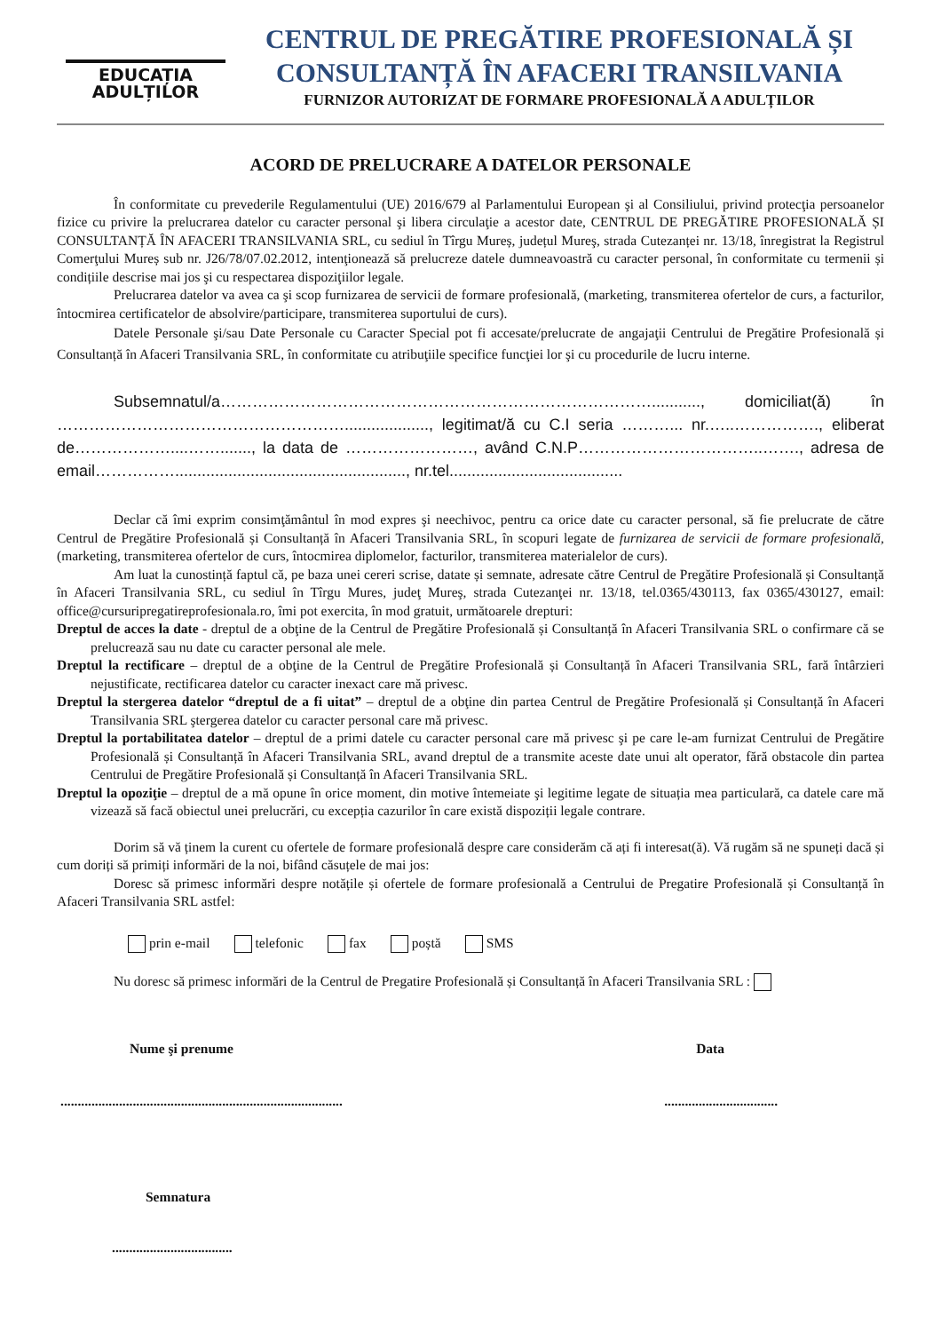EDUCAȚIA
ADULȚILOR
CENTRUL DE PREGĂTIRE PROFESIONALĂ ȘI
CONSULTANȚĂ ÎN AFACERI TRANSILVANIA
FURNIZOR AUTORIZAT DE FORMARE PROFESIONALĂ A ADULȚILOR
ACORD DE PRELUCRARE A DATELOR PERSONALE
În conformitate cu prevederile Regulamentului (UE) 2016/679 al Parlamentului European şi al Consiliului, privind protecţia persoanelor fizice cu privire la prelucrarea datelor cu caracter personal şi libera circulaţie a acestor date, CENTRUL DE PREGĂTIRE PROFESIONALĂ ȘI CONSULTANȚĂ ÎN AFACERI TRANSILVANIA SRL, cu sediul în Tîrgu Mureș, județul Mureş, strada Cutezanței nr. 13/18, înregistrat la Registrul Comerţului Mureș sub nr. J26/78/07.02.2012, intenţionează să prelucreze datele dumneavoastră cu caracter personal, în conformitate cu termenii și condițiile descrise mai jos şi cu respectarea dispoziţiilor legale.
Prelucrarea datelor va avea ca şi scop furnizarea de servicii de formare profesională, (marketing, transmiterea ofertelor de curs, a facturilor, întocmirea certificatelor de absolvire/participare, transmiterea suportului de curs).
Datele Personale şi/sau Date Personale cu Caracter Special pot fi accesate/prelucrate de angajaţii Centrului de Pregătire Profesională și Consultanță în Afaceri Transilvania SRL, în conformitate cu atribuţiile specifice funcţiei lor şi cu procedurile de lucru interne.
Subsemnatul/a………………………………………………………………………..........., domiciliat(ă) în ………………………………………………..................., legitimat/ă cu C.I seria ………... nr.…..……………., eliberat de………………....……......., la data de ……………………, având C.N.P……………………………..……., adresa de email……………...................................................., nr.tel.......................................
Declar că îmi exprim consimţământul în mod expres şi neechivoc, pentru ca orice date cu caracter personal, să fie prelucrate de către Centrul de Pregătire Profesională și Consultanță în Afaceri Transilvania SRL, în scopuri legate de furnizarea de servicii de formare profesională, (marketing, transmiterea ofertelor de curs, întocmirea diplomelor, facturilor, transmiterea materialelor de curs).
Am luat la cunostință faptul că, pe baza unei cereri scrise, datate și semnate, adresate către Centrul de Pregătire Profesională și Consultanță în Afaceri Transilvania SRL, cu sediul în Tîrgu Mures, judeţ Mureş, strada Cutezanţei nr. 13/18, tel.0365/430113, fax 0365/430127, email: office@cursuripregatireprofesionala.ro, îmi pot exercita, în mod gratuit, următoarele drepturi:
Dreptul de acces la date - dreptul de a obţine de la Centrul de Pregătire Profesională și Consultanță în Afaceri Transilvania SRL o confirmare că se prelucrează sau nu date cu caracter personal ale mele.
Dreptul la rectificare – dreptul de a obţine de la Centrul de Pregătire Profesională și Consultanță în Afaceri Transilvania SRL, fară întârzieri nejustificate, rectificarea datelor cu caracter inexact care mă privesc.
Dreptul la stergerea datelor “dreptul de a fi uitat” – dreptul de a obţine din partea Centrul de Pregătire Profesională și Consultanță în Afaceri Transilvania SRL ştergerea datelor cu caracter personal care mă privesc.
Dreptul la portabilitatea datelor – dreptul de a primi datele cu caracter personal care mă privesc şi pe care le-am furnizat Centrului de Pregătire Profesională și Consultanță în Afaceri Transilvania SRL, avand dreptul de a transmite aceste date unui alt operator, fără obstacole din partea Centrului de Pregătire Profesională și Consultanță în Afaceri Transilvania SRL.
Dreptul la opoziţie – dreptul de a mă opune în orice moment, din motive întemeiate şi legitime legate de situația mea particulară, ca datele care mă vizează să facă obiectul unei prelucrări, cu excepția cazurilor în care există dispoziții legale contrare.
Dorim să vă ținem la curent cu ofertele de formare profesională despre care considerăm că ați fi interesat(ă). Vă rugăm să ne spuneți dacă și cum doriți să primiți informări de la noi, bifând căsuțele de mai jos:
Doresc să primesc informări despre notățile și ofertele de formare profesională a Centrului de Pregatire Profesională și Consultanță în Afaceri Transilvania SRL astfel:
prin e-mail telefonic fax poștă SMS
Nu doresc să primesc informări de la Centrul de Pregatire Profesională și Consultanță în Afaceri Transilvania SRL :
Nume şi prenume Data
...................................................................................................................
Semnatura
...................................